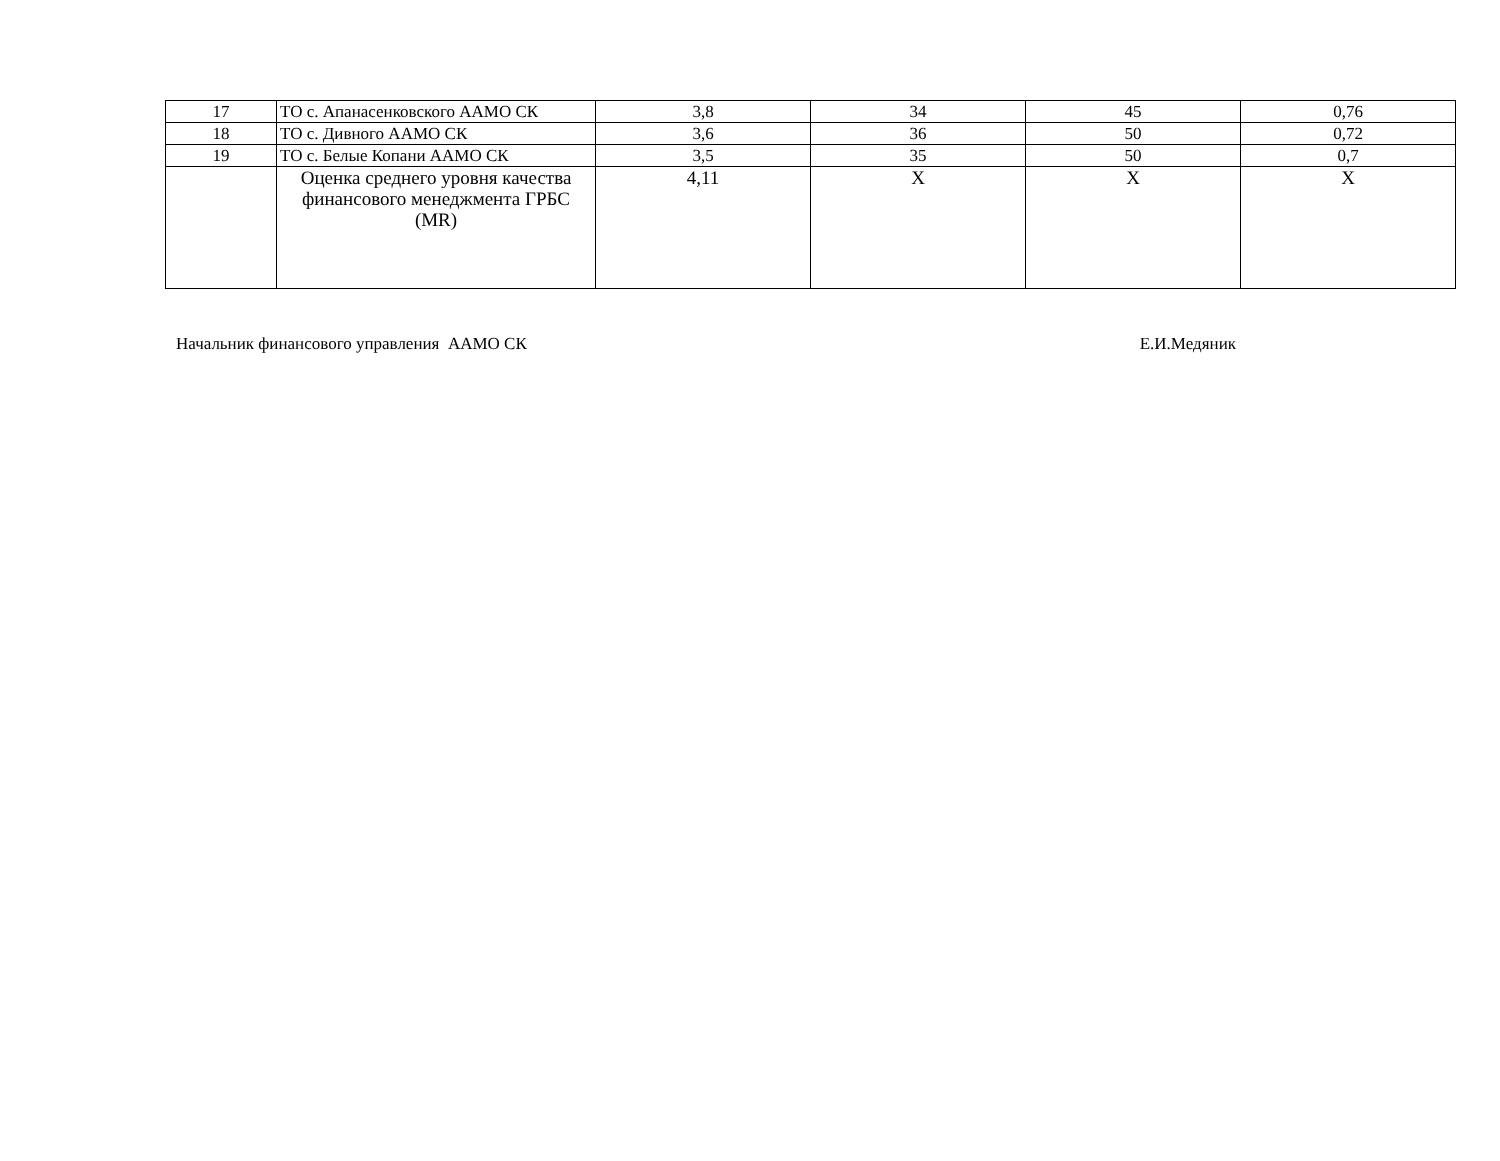| 17 | ТО с. Апанасенковского ААМО СК | 3,8 | 34 | 45 | 0,76 |
| 18 | ТО с. Дивного ААМО СК | 3,6 | 36 | 50 | 0,72 |
| 19 | ТО с. Белые Копани ААМО СК | 3,5 | 35 | 50 | 0,7 |
| | Оценка среднего уровня качества финансового менеджмента ГРБС (MR) | 4,11 | X | X | X |
Начальник финансового управления ААМО СК Е.И.Медяник